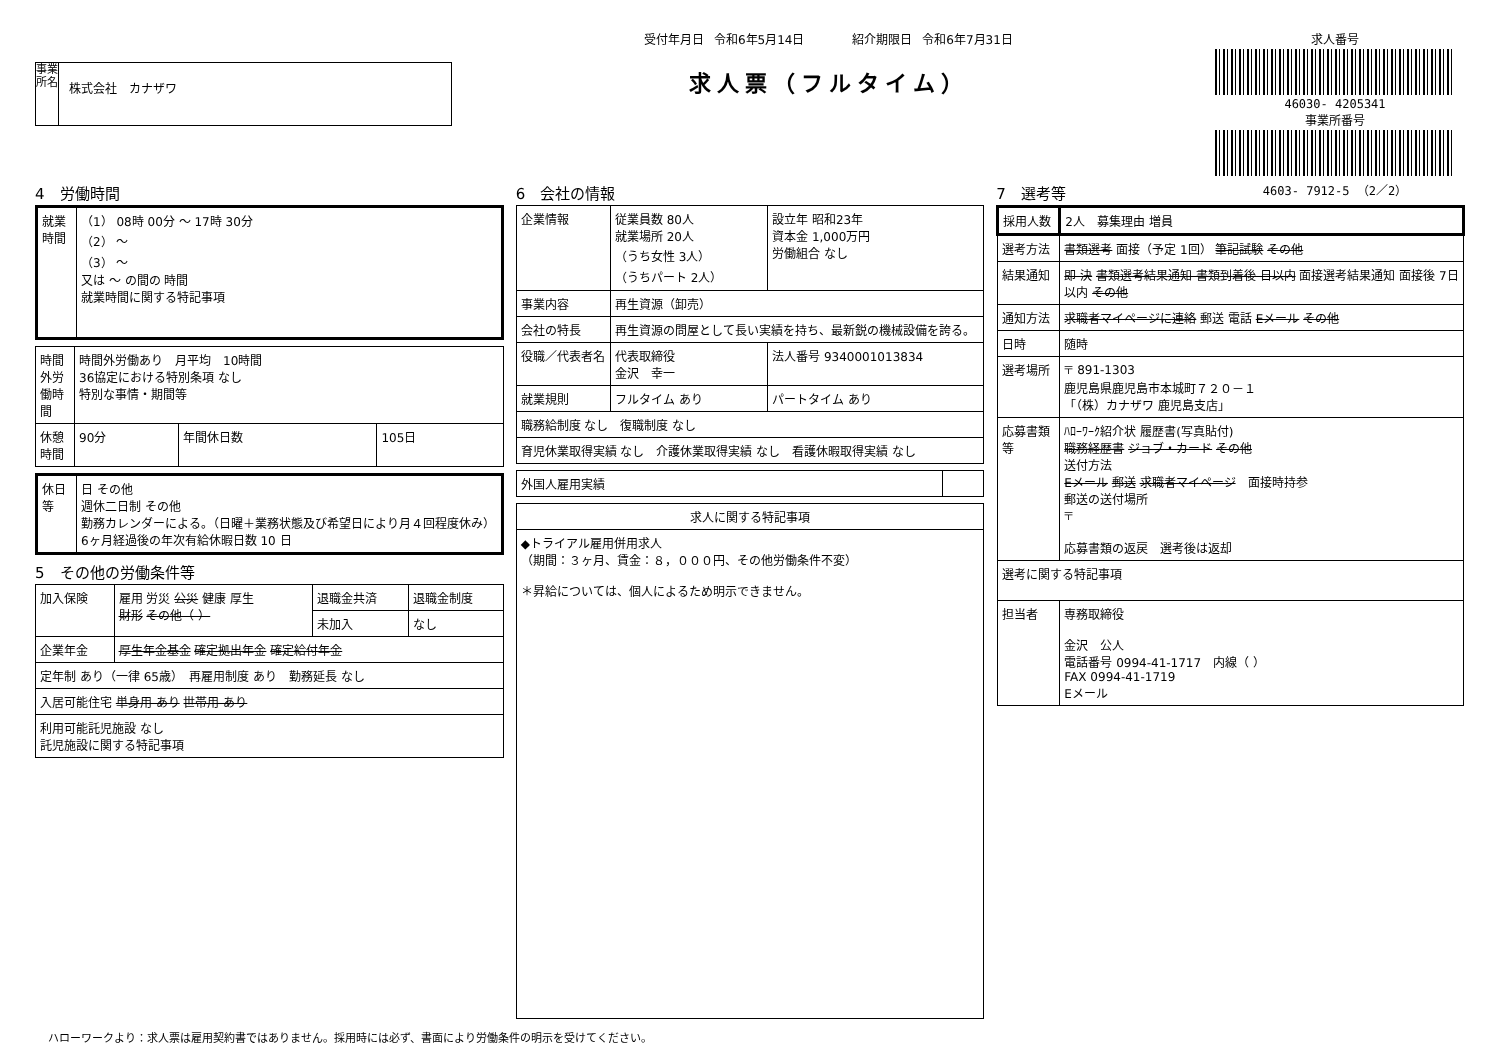事業所名
株式会社　カナザワ
受付年月日 令和6年5月14日　　　　紹介期限日 令和6年7月31日
求人票（フルタイム）
求人番号
46030- 4205341
事業所番号
4603- 7912-5 （2／2）
4　労働時間
| 就業時間 | （1） 08時 00分 ～ 17時 30分 （2） ～ （3） ～ 又は ～ の間の 時間 就業時間に関する特記事項 |
| 時間外労働時間 | 時間外労働あり 月平均 10時間 36協定における特別条項 なし 特別な事情・期間等 | | |
| 休憩時間 | 90分 | 年間休日数 | 105日 |
| 休日等 | 日 その他 週休二日制 その他 勤務カレンダーによる。（日曜＋業務状態及び希望日により月４回程度休み） 6ヶ月経過後の年次有給休暇日数 10 日 |
5　その他の労働条件等
| 加入保険 | 雇用 労災 公災 健康 厚生 財形 その他（ ） | 退職金共済 | 退職金制度 |
| | | 未加入 | なし |
| 企業年金 | 厚生年金基金 確定拠出年金 確定給付年金 | | |
| 定年制 あり（一律 65歳） 再雇用制度 あり 勤務延長 なし | | | |
| 入居可能住宅 単身用 あり 世帯用 あり | | | |
| 利用可能託児施設 なし 託児施設に関する特記事項 | | | |
6　会社の情報
| 企業情報 | 従業員数 80人 就業場所 20人 （うち女性 3人） （うちパート 2人） | 設立年 昭和23年 資本金 1,000万円 労働組合 なし |
| 事業内容 | 再生資源（卸売） | |
| 会社の特長 | 再生資源の問屋として長い実績を持ち、最新鋭の機械設備を誇る。 | |
| 役職／代表者名 | 代表取締役 金沢 幸一 | 法人番号 9340001013834 |
| 就業規則 | フルタイム あり | パートタイム あり |
| 職務給制度 なし 復職制度 なし | | |
| 育児休業取得実績 なし 介護休業取得実績 なし 看護休暇取得実績 なし | | |
| 外国人雇用実績 | |
| 求人に関する特記事項 |
| --- |
| ◆トライアル雇用併用求人 （期間：３ヶ月、賃金：８，０００円、その他労働条件不変） ＊昇給については、個人によるため明示できません。 |
7　選考等
| 採用人数 | 2人 募集理由 増員 |
| 選考方法 | 書類選考 面接（予定 1回） 筆記試験 その他 |
| 結果通知 | 即 決 書類選考結果通知 書類到着後 日以内 面接選考結果通知 面接後 7日以内 その他 |
| 通知方法 | 求職者マイページに連絡 郵送 電話 Eメール その他 |
| 日時 | 随時 |
| 選考場所 | 〒 891-1303 鹿児島県鹿児島市本城町７２０－１ 「（株）カナザワ 鹿児島支店」 |
| 応募書類等 | ﾊﾛｰﾜｰｸ紹介状 履歴書(写真貼付) 職務経歴書 ジョブ・カード その他 送付方法 Eメール 郵送 求職者マイページ 面接時持参 郵送の送付場所 〒 応募書類の返戻 選考後は返却 |
| 選考に関する特記事項 | |
| 担当者 | 専務取締役 金沢 公人 電話番号 0994-41-1717 内線（ ） FAX 0994-41-1719 Eメール |
ハローワークより：求人票は雇用契約書ではありません。採用時には必ず、書面により労働条件の明示を受けてください。